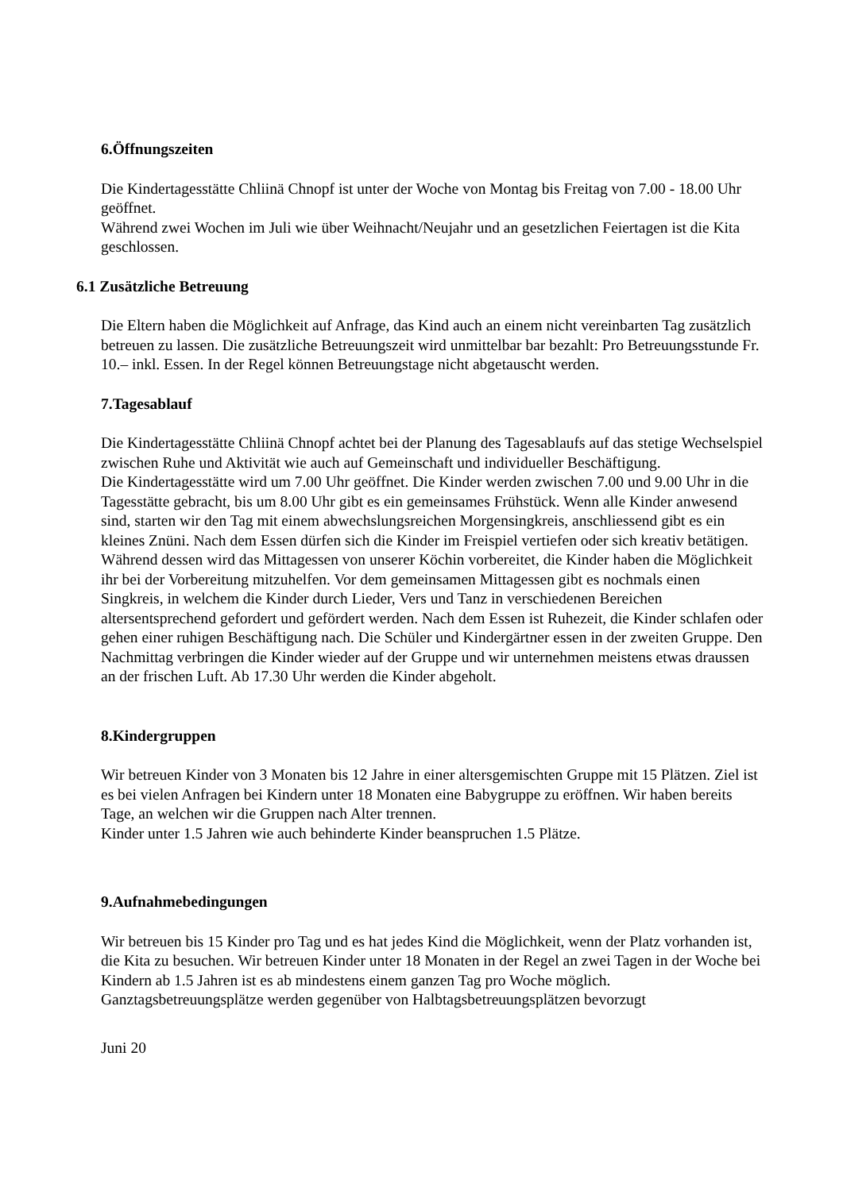6.Öffnungszeiten
Die Kindertagesstätte Chliinä Chnopf ist unter der Woche von Montag bis Freitag von 7.00 - 18.00 Uhr geöffnet.
Während zwei Wochen im Juli wie über Weihnacht/Neujahr und an gesetzlichen Feiertagen ist die Kita geschlossen.
6.1 Zusätzliche Betreuung
Die Eltern haben die Möglichkeit auf Anfrage, das Kind auch an einem nicht vereinbarten Tag zusätzlich betreuen zu lassen. Die zusätzliche Betreuungszeit wird unmittelbar bar bezahlt: Pro Betreuungsstunde Fr. 10.– inkl. Essen. In der Regel können Betreuungstage nicht abgetauscht werden.
7.Tagesablauf
Die Kindertagesstätte Chliinä Chnopf achtet bei der Planung des Tagesablaufs auf das stetige Wechselspiel zwischen Ruhe und Aktivität wie auch auf Gemeinschaft und individueller Beschäftigung.
Die Kindertagesstätte wird um 7.00 Uhr geöffnet. Die Kinder werden zwischen 7.00 und 9.00 Uhr in die Tagesstätte gebracht, bis um 8.00 Uhr gibt es ein gemeinsames Frühstück. Wenn alle Kinder anwesend sind, starten wir den Tag mit einem abwechslungsreichen Morgensingkreis, anschliessend gibt es ein kleines Znüni. Nach dem Essen dürfen sich die Kinder im Freispiel vertiefen oder sich kreativ betätigen. Während dessen wird das Mittagessen von unserer Köchin vorbereitet, die Kinder haben die Möglichkeit ihr bei der Vorbereitung mitzuhelfen. Vor dem gemeinsamen Mittagessen gibt es nochmals einen Singkreis, in welchem die Kinder durch Lieder, Vers und Tanz in verschiedenen Bereichen altersentsprechend gefordert und gefördert werden. Nach dem Essen ist Ruhezeit, die Kinder schlafen oder gehen einer ruhigen Beschäftigung nach. Die Schüler und Kindergärtner essen in der zweiten Gruppe. Den Nachmittag verbringen die Kinder wieder auf der Gruppe und wir unternehmen meistens etwas draussen an der frischen Luft. Ab 17.30 Uhr werden die Kinder abgeholt.
8.Kindergruppen
Wir betreuen Kinder von 3 Monaten bis 12 Jahre in einer altersgemischten Gruppe mit 15 Plätzen. Ziel ist es bei vielen Anfragen bei Kindern unter 18 Monaten eine Babygruppe zu eröffnen. Wir haben bereits Tage, an welchen wir die Gruppen nach Alter trennen.
Kinder unter 1.5 Jahren wie auch behinderte Kinder beanspruchen 1.5 Plätze.
9.Aufnahmebedingungen
Wir betreuen bis 15 Kinder pro Tag und es hat jedes Kind die Möglichkeit, wenn der Platz vorhanden ist, die Kita zu besuchen. Wir betreuen Kinder unter 18 Monaten in der Regel an zwei Tagen in der Woche bei Kindern ab 1.5 Jahren ist es ab mindestens einem ganzen Tag pro Woche möglich.
Ganztagsbetreuungsplätze werden gegenüber von Halbtagsbetreuungsplätzen bevorzugt
Juni 20